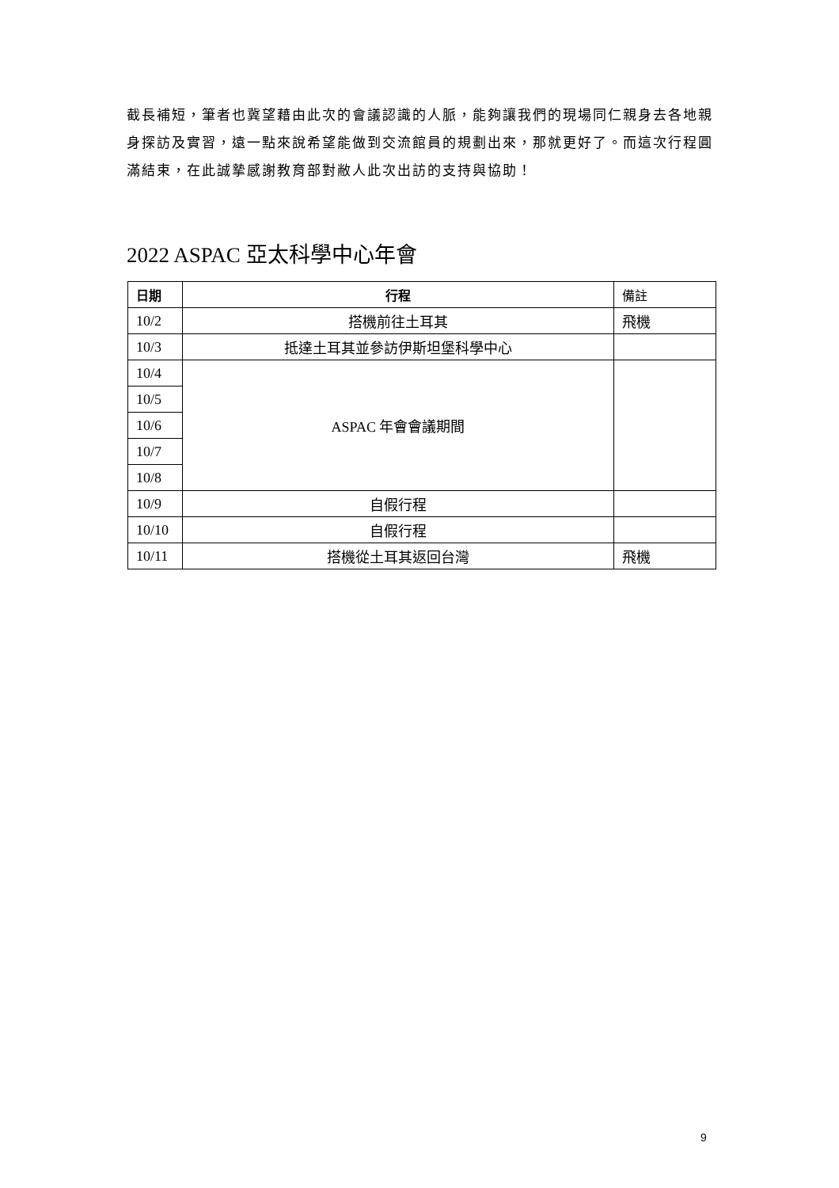截長補短，筆者也冀望藉由此次的會議認識的人脈，能夠讓我們的現場同仁親身去各地親身探訪及實習，遠一點來說希望能做到交流館員的規劃出來，那就更好了。而這次行程圓滿結束，在此誠摯感謝教育部對敝人此次出訪的支持與協助！
2022 ASPAC 亞太科學中心年會
| 日期 | 行程 | 備註 |
| --- | --- | --- |
| 10/2 | 搭機前往土耳其 | 飛機 |
| 10/3 | 抵達土耳其並參訪伊斯坦堡科學中心 | |
| 10/4 | ASPAC 年會會議期間 | |
| 10/5 | | |
| 10/6 | | |
| 10/7 | | |
| 10/8 | | |
| 10/9 | 自假行程 | |
| 10/10 | 自假行程 | |
| 10/11 | 搭機從土耳其返回台灣 | 飛機 |
9